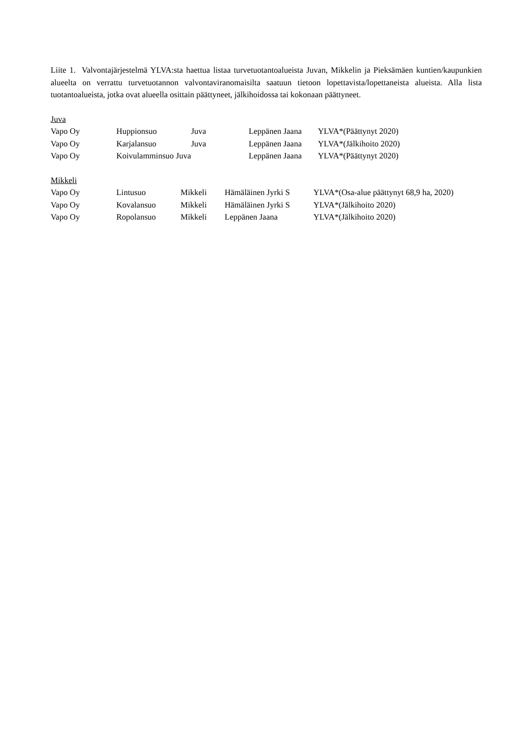Liite 1. Valvontajärjestelmä YLVA:sta haettua listaa turvetuotantoalueista Juvan, Mikkelin ja Pieksämäen kuntien/kaupunkien alueelta on verrattu turvetuotannon valvontaviranomaisilta saatuun tietoon lopettavista/lopettaneista alueista. Alla lista tuotantoalueista, jotka ovat alueella osittain päättyneet, jälkihoidossa tai kokonaan päättyneet.
Juva
| Vapo Oy | Huppionsuo | Juva | Leppänen Jaana | YLVA*(Päättynyt 2020) |
| Vapo Oy | Karjalansuo | Juva | Leppänen Jaana | YLVA*(Jälkihoito 2020) |
| Vapo Oy | Koivulamminsuo Juva | | Leppänen Jaana | YLVA*(Päättynyt 2020) |
Mikkeli
| Vapo Oy | Lintusuo | Mikkeli | Hämäläinen Jyrki S | YLVA*(Osa-alue päättynyt 68,9 ha, 2020) |
| Vapo Oy | Kovalansuo | Mikkeli | Hämäläinen Jyrki S | YLVA*(Jälkihoito 2020) |
| Vapo Oy | Ropolansuo | Mikkeli | Leppänen Jaana | YLVA*(Jälkihoito 2020) |